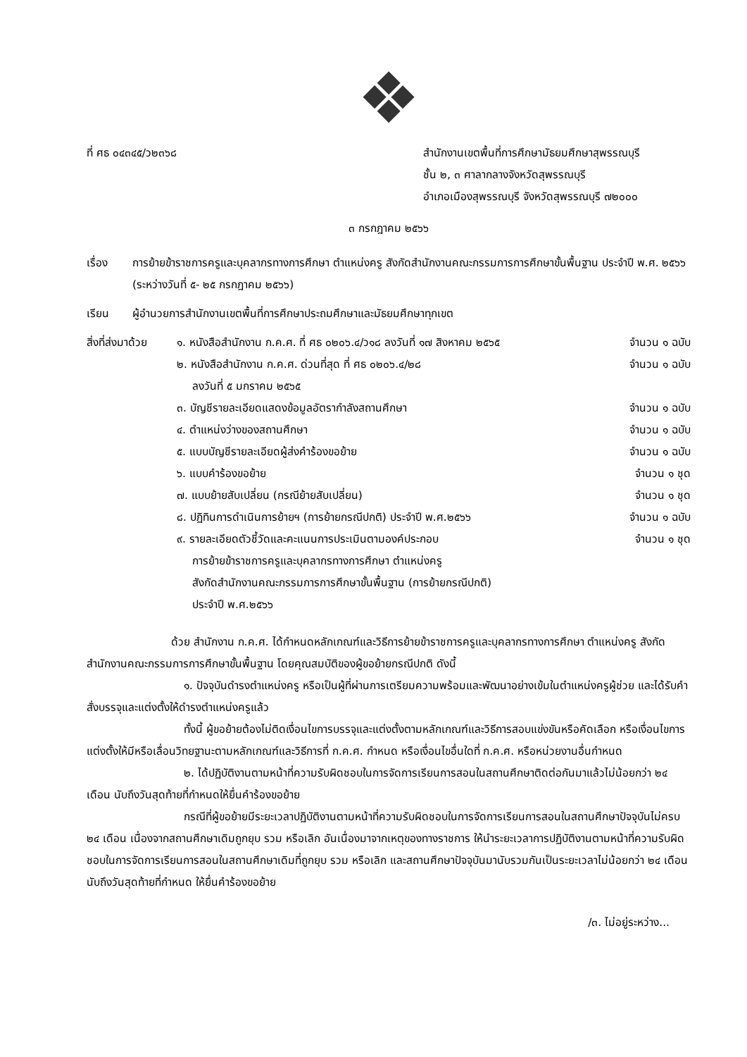❖
ที่ ศธ ๐๔๓๔๕/ว๒๓๖๘ สำนักงานเขตพื้นที่การศึกษามัธยมศึกษาสุพรรณบุรี
ชั้น ๒, ๓ ศาลากลางจังหวัดสุพรรณบุรี
อำเภอเมืองสุพรรณบุรี จังหวัดสุพรรณบุรี ๗๒๐๐๐
๓ กรกฎาคม ๒๕๖๖
เรื่อง การย้ายข้าราชการครูและบุคลากรทางการศึกษา ตำแหน่งครู สังกัดสำนักงานคณะกรรมการการศึกษาขั้นพื้นฐาน ประจำปี พ.ศ. ๒๕๖๖ (ระหว่างวันที่ ๕- ๒๕ กรกฎาคม ๒๕๖๖)
เรียน ผู้อำนวยการสำนักงานเขตพื้นที่การศึกษาประถมศึกษาและมัธยมศึกษาทุกเขต
สิ่งที่ส่งมาด้วย
๑. หนังสือสำนักงาน ก.ค.ศ. ที่ ศธ ๐๒๐๖.๔/ว๑๘ ลงวันที่ ๑๗ สิงหาคม ๒๕๖๕ จำนวน ๑ ฉบับ
๒. หนังสือสำนักงาน ก.ค.ศ. ด่วนที่สุด ที่ ศธ ๐๒๐๖.๔/๒๘ จำนวน ๑ ฉบับ
ลงวันที่ ๕ มกราคม ๒๕๖๕
๓. บัญชีรายละเอียดแสดงข้อมูลอัตรากำลังสถานศึกษา จำนวน ๑ ฉบับ
๔. ตำแหน่งว่างของสถานศึกษา จำนวน ๑ ฉบับ
๕. แบบบัญชีรายละเอียดผู้ส่งคำร้องขอย้าย จำนวน ๑ ฉบับ
๖. แบบคำร้องขอย้าย จำนวน ๑ ชุด
๗. แบบย้ายสับเปลี่ยน (กรณีย้ายสับเปลี่ยน) จำนวน ๑ ชุด
๘. ปฏิทินการดำเนินการย้ายฯ (การย้ายกรณีปกติ) ประจำปี พ.ศ.๒๕๖๖ จำนวน ๑ ฉบับ
๙. รายละเอียดตัวชี้วัดและคะแนนการประเมินตามองค์ประกอบ จำนวน ๑ ชุด
การย้ายข้าราชการครูและบุคลากรทางการศึกษา ตำแหน่งครู
สังกัดสำนักงานคณะกรรมการการศึกษาขั้นพื้นฐาน (การย้ายกรณีปกติ)
ประจำปี พ.ศ.๒๕๖๖
ด้วย สำนักงาน ก.ค.ศ. ได้กำหนดหลักเกณฑ์และวิธีการย้ายข้าราชการครูและบุคลากรทางการศึกษา ตำแหน่งครู สังกัดสำนักงานคณะกรรมการการศึกษาขั้นพื้นฐาน โดยคุณสมบัติของผู้ขอย้ายกรณีปกติ ดังนี้
๑. ปัจจุบันดำรงตำแหน่งครู หรือเป็นผู้ที่ผ่านการเตรียมความพร้อมและพัฒนาอย่างเข้มในตำแหน่งครูผู้ช่วย และได้รับคำสั่งบรรจุและแต่งตั้งให้ดำรงตำแหน่งครูแล้ว
ทั้งนี้ ผู้ขอย้ายต้องไม่ติดเงื่อนไขการบรรจุและแต่งตั้งตามหลักเกณฑ์และวิธีการสอบแข่งขันหรือคัดเลือก หรือเงื่อนไขการแต่งตั้งให้มีหรือเลื่อนวิทยฐานะตามหลักเกณฑ์และวิธีการที่ ก.ค.ศ. กำหนด หรือเงื่อนไขอื่นใดที่ ก.ค.ศ. หรือหน่วยงานอื่นกำหนด
๒. ได้ปฏิบัติงานตามหน้าที่ความรับผิดชอบในการจัดการเรียนการสอนในสถานศึกษาติดต่อกันมาแล้วไม่น้อยกว่า ๒๔ เดือน นับถึงวันสุดท้ายที่กำหนดให้ยื่นคำร้องขอย้าย
กรณีที่ผู้ขอย้ายมีระยะเวลาปฏิบัติงานตามหน้าที่ความรับผิดชอบในการจัดการเรียนการสอนในสถานศึกษาปัจจุบันไม่ครบ ๒๔ เดือน เนื่องจากสถานศึกษาเดิมถูกยุบ รวม หรือเลิก อันเนื่องมาจากเหตุของทางราชการ ให้นำระยะเวลาการปฏิบัติงานตามหน้าที่ความรับผิดชอบในการจัดการเรียนการสอนในสถานศึกษาเดิมที่ถูกยุบ รวม หรือเลิก และสถานศึกษาปัจจุบันมานับรวมกันเป็นระยะเวลาไม่น้อยกว่า ๒๔ เดือน นับถึงวันสุดท้ายที่กำหนด ให้ยื่นคำร้องขอย้าย
/๓. ไม่อยู่ระหว่าง...